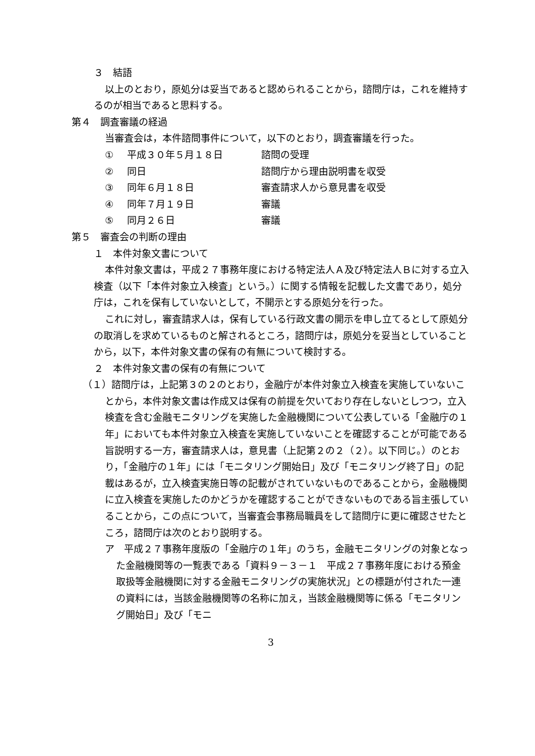３　結語
以上のとおり，原処分は妥当であると認められることから，諮問庁は，これを維持するのが相当であると思料する。
第４　調査審議の経過
当審査会は，本件諮問事件について，以下のとおり，調査審議を行った。
① 平成３０年５月１８日 諮問の受理
② 同日 諮問庁から理由説明書を収受
③ 同年６月１８日 審査請求人から意見書を収受
④ 同年７月１９日 審議
⑤ 同月２６日 審議
第５　審査会の判断の理由
１　本件対象文書について
本件対象文書は，平成２７事務年度における特定法人Ａ及び特定法人Ｂに対する立入検査（以下「本件対象立入検査」という。）に関する情報を記載した文書であり，処分庁は，これを保有していないとして，不開示とする原処分を行った。
これに対し，審査請求人は，保有している行政文書の開示を申し立てるとして原処分の取消しを求めているものと解されるところ，諮問庁は，原処分を妥当としていることから，以下，本件対象文書の保有の有無について検討する。
２　本件対象文書の保有の有無について
（１）諮問庁は，上記第３の２のとおり，金融庁が本件対象立入検査を実施していないことから，本件対象文書は作成又は保有の前提を欠いており存在しないとしつつ，立入検査を含む金融モニタリングを実施した金融機関について公表している「金融庁の１年」においても本件対象立入検査を実施していないことを確認することが可能である旨説明する一方，審査請求人は，意見書（上記第２の２（２）。以下同じ。）のとおり，「金融庁の１年」には「モニタリング開始日」及び「モニタリング終了日」の記載はあるが，立入検査実施日等の記載がされていないものであることから，金融機関に立入検査を実施したのかどうかを確認することができないものである旨主張していることから，この点について，当審査会事務局職員をして諮問庁に更に確認させたところ，諮問庁は次のとおり説明する。
ア　平成２７事務年度版の「金融庁の１年」のうち，金融モニタリングの対象となった金融機関等の一覧表である「資料９－３－１　平成２７事務年度における預金取扱等金融機関に対する金融モニタリングの実施状況」との標題が付された一連の資料には，当該金融機関等の名称に加え，当該金融機関等に係る「モニタリング開始日」及び「モニ
3